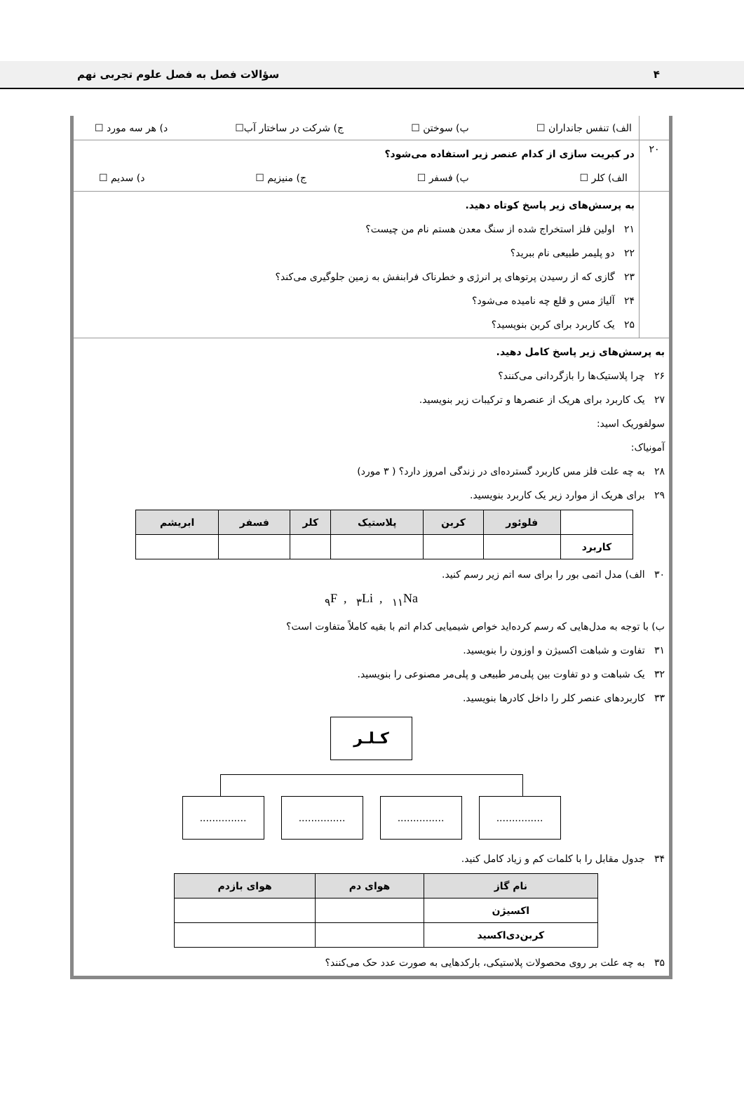۴ سؤالات فصل به فصل علوم تجربی نهم
الف) تنفس جانداران ☐ ب) سوختن ☐ ج) شرکت در ساختار آب☐ د) هر سه مورد ☐
۲۰
در کبریت سازی از کدام عنصر زیر استفاده می‌شود؟
الف) کلر ☐ ب) فسفر ☐ ج) منیزیم ☐ د) سدیم ☐
به پرسش‌های زیر پاسخ کوتاه دهید.
۲۱ اولین فلز استخراج شده از سنگ معدن هستم نام من چیست؟
۲۲ دو پلیمر طبیعی نام ببرید؟
۲۳ گازی که از رسیدن پرتوهای پر انرژی و خطرناک فرابنفش به زمین جلوگیری می‌کند؟
۲۴ آلیاژ مس و قلع چه نامیده می‌شود؟
۲۵ یک کاربرد برای کربن بنویسید؟
به پرسش‌های زیر پاسخ کامل دهید.
۲۶ چرا پلاستیک‌ها را بازگردانی می‌کنند؟
۲۷ یک کاربرد برای هریک از عنصرها و ترکیبات زیر بنویسید.
سولفوریک اسید:
آمونیاک:
۲۸ به چه علت فلز مس کاربرد گسترده‌ای در زندگی امروز دارد؟ ( ۳ مورد)
۲۹ برای هریک از موارد زیر یک کاربرد بنویسید.
| | فلوئور | کربن | پلاستیک | کلر | فسفر | ابریشم |
| --- | --- | --- | --- | --- | --- | --- |
| کاربرد | | | | | | |
۳۰ الف) مدل اتمی بور را برای سه اتم زیر رسم کنید.
<sub>۹</sub>F , <sub>۳</sub>Li , <sub>۱۱</sub>Na
ب) با توجه به مدل‌هایی که رسم کرده‌اید خواص شیمیایی کدام اتم با بقیه کاملاً متفاوت است؟
۳۱ تفاوت و شباهت اکسیژن و اوزون را بنویسید.
۳۲ یک شباهت و دو تفاوت بین پلی‌مر طبیعی و پلی‌مر مصنوعی را بنویسید.
۳۳ کاربردهای عنصر کلر را داخل کادرها بنویسید.
کـلـر
............................................................
۳۴ جدول مقابل را با کلمات کم و زیاد کامل کنید.
| نام گاز | هوای دم | هوای بازدم |
| --- | --- | --- |
| اکسیژن | | |
| کربن‌دی‌اکسید | | |
۳۵ به چه علت بر روی محصولات پلاستیکی، بارکدهایی به صورت عدد حک می‌کنند؟